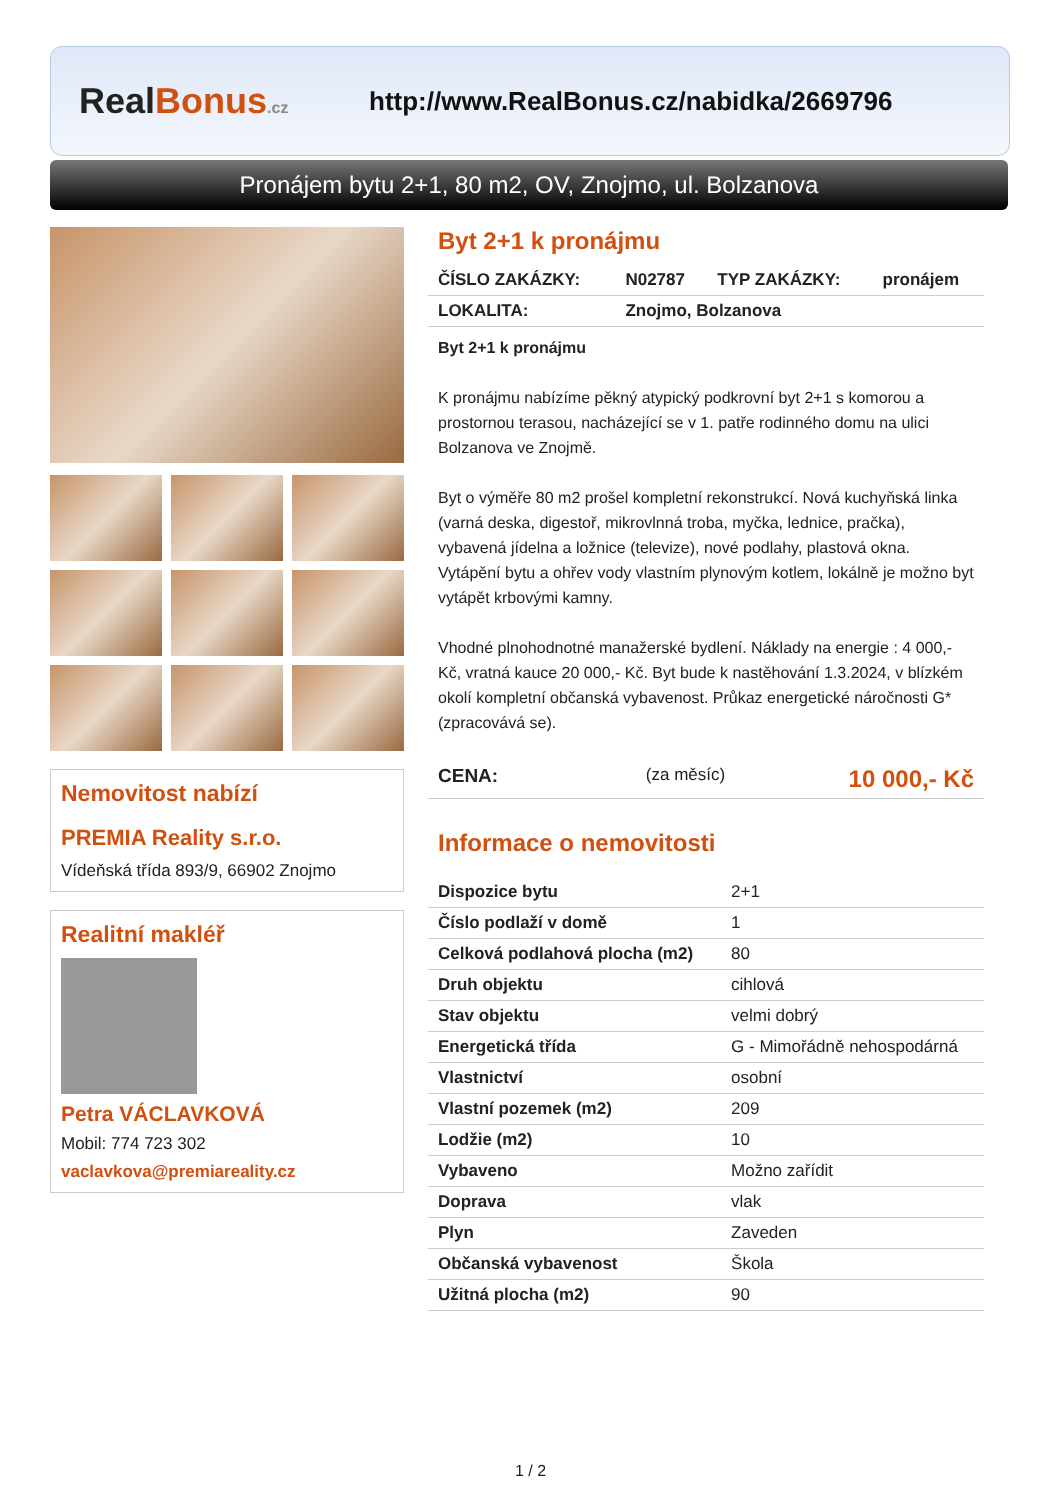RealBonus.cz
http://www.RealBonus.cz/nabidka/2669796
Pronájem bytu 2+1, 80 m2, OV, Znojmo, ul. Bolzanova
Nemovitost nabízí
PREMIA Reality s.r.o.
Vídeňská třída 893/9, 66902 Znojmo
Realitní makléř
Petra VÁCLAVKOVÁ
Mobil: 774 723 302
vaclavkova@premiareality.cz
Byt 2+1 k pronájmu
| ČÍSLO ZAKÁZKY: | N02787 | TYP ZAKÁZKY: | pronájem |
| LOKALITA: | Znojmo, Bolzanova | | |
Byt 2+1 k pronájmu
K pronájmu nabízíme pěkný atypický podkrovní byt 2+1 s komorou a prostornou terasou, nacházející se v 1. patře rodinného domu na ulici Bolzanova ve Znojmě.
Byt o výměře 80 m2 prošel kompletní rekonstrukcí. Nová kuchyňská linka (varná deska, digestoř, mikrovlnná troba, myčka, lednice, pračka), vybavená jídelna a ložnice (televize), nové podlahy, plastová okna. Vytápění bytu a ohřev vody vlastním plynovým kotlem, lokálně je možno byt vytápět krbovými kamny.
Vhodné plnohodnotné manažerské bydlení. Náklady na energie : 4 000,- Kč, vratná kauce 20 000,- Kč. Byt bude k nastěhování 1.3.2024, v blízkém okolí kompletní občanská vybavenost. Průkaz energetické náročnosti G* (zpracovává se).
| CENA: | (za měsíc) | 10 000,- Kč |
Informace o nemovitosti
| Dispozice bytu | 2+1 |
| Číslo podlaží v domě | 1 |
| Celková podlahová plocha (m2) | 80 |
| Druh objektu | cihlová |
| Stav objektu | velmi dobrý |
| Energetická třída | G - Mimořádně nehospodárná |
| Vlastnictví | osobní |
| Vlastní pozemek (m2) | 209 |
| Lodžie (m2) | 10 |
| Vybaveno | Možno zařídit |
| Doprava | vlak |
| Plyn | Zaveden |
| Občanská vybavenost | Škola |
| Užitná plocha (m2) | 90 |
1 / 2